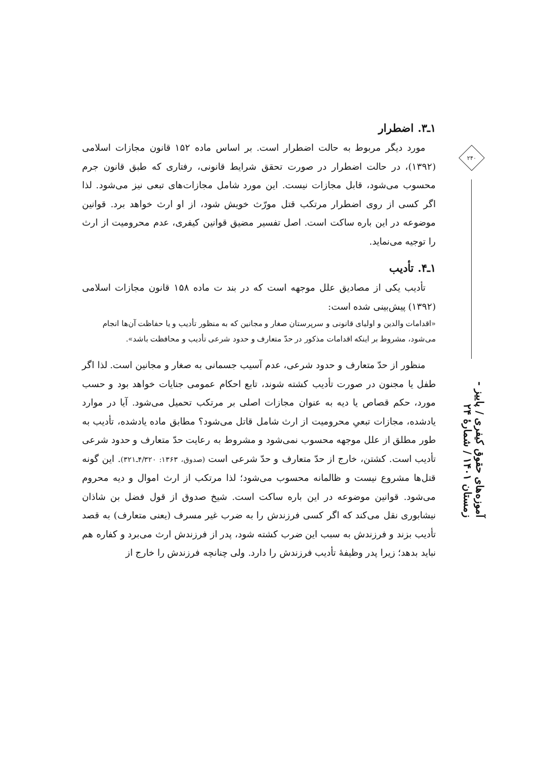۱ـ۳. اضطرار
مورد دیگر مربوط به حالت اضطرار است. بر اساس ماده ۱۵۲ قانون مجازات اسلامی (۱۳۹۲)، در حالت اضطرار در صورت تحقق شرایط قانونی، رفتاری که طبق قانون جرم محسوب می‌شود، قابل مجازات نیست. این مورد شامل مجازات‌های تبعی نیز می‌شود. لذا اگر کسی از روی اضطرار مرتکب قتل مورّث خویش شود، از او ارث خواهد برد. قوانین موضوعه در این باره ساکت است. اصل تفسیر مضیق قوانین کیفری، عدم محرومیت از ارث را توجیه می‌نماید.
۱ـ۴. تأدیب
تأدیب یکی از مصادیق علل موجهه است که در بند ت ماده ۱۵۸ قانون مجازات اسلامی (۱۳۹۲) پیش‌بینی شده است:
«اقدامات والدین و اولیای قانونی و سرپرستان صغار و مجانین که به منظور تأدیب و یا حفاظت آن‌ها انجام می‌شود، مشروط بر اینکه اقدامات مذکور در حدّ متعارف و حدود شرعی تأدیب و محافظت باشد».
منظور از حدّ متعارف و حدود شرعی، عدم آسیب جسمانی به صغار و مجانین است. لذا اگر طفل یا مجنون در صورت تأدیب کشته شوند، تابع احکام عمومی جنایات خواهد بود و حسب مورد، حکم قصاص یا دیه به عنوان مجازات اصلی بر مرتکب تحمیل می‌شود. آیا در موارد یادشده، مجازات تبعیِ محرومیت از ارث شامل قاتل می‌شود؟ مطابق ماده یادشده، تأدیب به طور مطلق از علل موجهه محسوب نمی‌شود و مشروط به رعایت حدّ متعارف و حدود شرعی تأدیب است. کشتن، خارج از حدّ متعارف و حدّ شرعی است (صدوق، ۱۳۶۳: ۴/۳۲۰ـ۳۲۱). این گونه قتل‌ها مشروع نیست و ظالمانه محسوب می‌شود؛ لذا مرتکب از ارث اموال و دیه محروم می‌شود. قوانین موضوعه در این باره ساکت است. شیخ صدوق از قول فضل بن شاذان نیشابوری نقل می‌کند که اگر کسی فرزندش را به ضرب غیر مسرف (یعنی متعارف) به قصد تأدیب بزند و فرزندش به سبب این ضرب کشته شود، پدر از فرزندش ارث می‌برد و کفاره هم نباید بدهد؛ زیرا پدر وظیفهٔ تأدیب فرزندش را دارد. ولی چنانچه فرزندش را خارج از
۲۴۰
آموزه‌های حقوق کیفری / پاییز - زمستان ۱۴۰۱ / شمارهٔ ۲۴